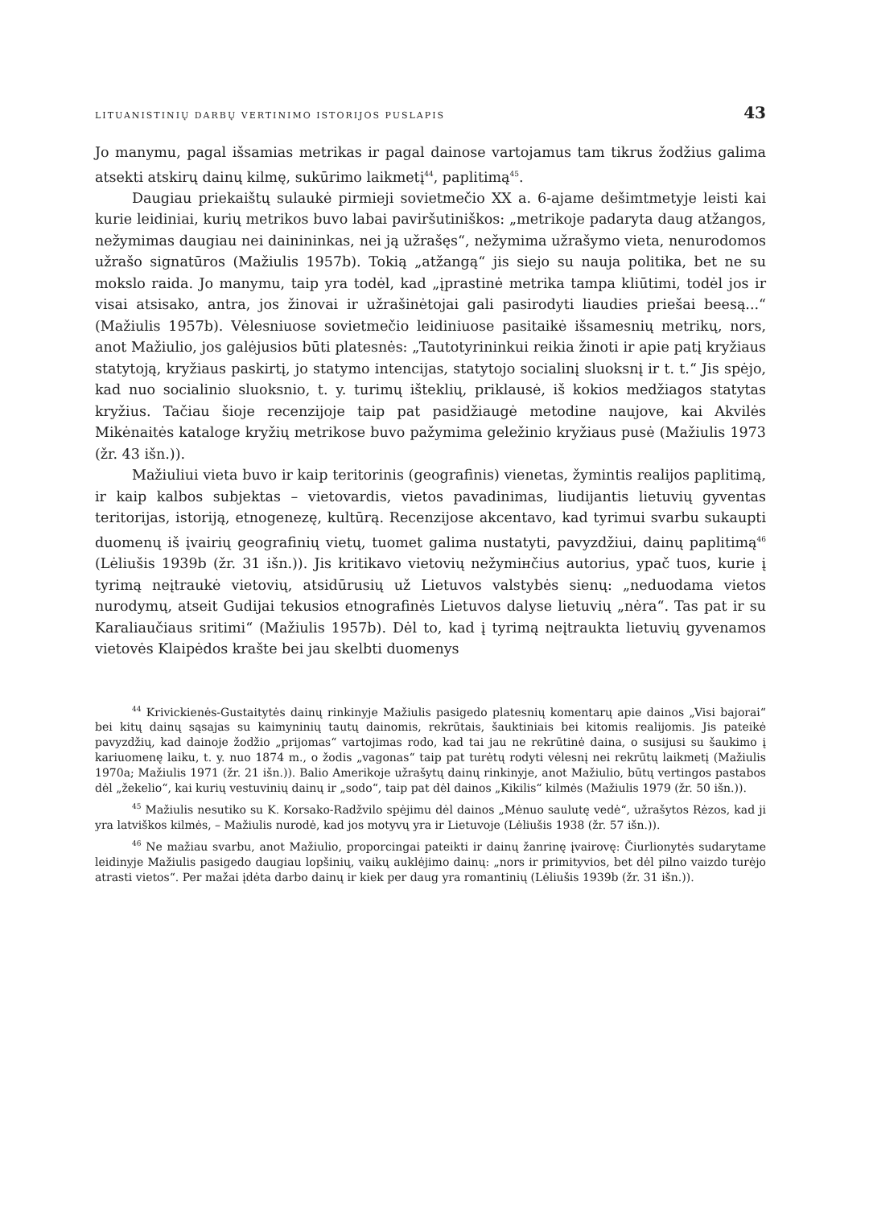LITUANISTINIŲ DARBŲ VERTINIMO ISTORIJOS PUSLAPIS 43
Jo manymu, pagal išsamias metrikas ir pagal dainose vartojamus tam tikrus žodžius galima atsekti atskirų dainų kilmę, sukūrimo laikmetį<sup>44</sup>, paplitimą<sup>45</sup>.
Daugiau priekaištų sulaukė pirmieji sovietmečio XX a. 6-ajame dešimtmetyje leisti kai kurie leidiniai, kurių metrikos buvo labai paviršutiniškos: „metrikoje padaryta daug atžangos, nežymimas daugiau nei dainininkas, nei ją užrašęs“, nežymima užrašymo vieta, nenurodomos užrašo signatūros (Mažiulis 1957b). Tokią „atžangą“ jis siejo su nauja politika, bet ne su mokslo raida. Jo manymu, taip yra todėl, kad „įprastinė metrika tampa kliūtimi, todėl jos ir visai atsisako, antra, jos žinovai ir užrašinėtojai gali pasirodyti liaudies priešai beesą...“ (Mažiulis 1957b). Vėlesniuose sovietmečio leidiniuose pasitaikė išsamesnių metrikų, nors, anot Mažiulio, jos galėjusios būti platesnės: „Tautotyrininkui reikia žinoti ir apie patį kryžiaus statytoją, kryžiaus paskirtį, jo statymo intencijas, statytojo socialinį sluoksnį ir t. t.“ Jis spėjo, kad nuo socialinio sluoksnio, t. y. turimų išteklių, priklausė, iš kokios medžiagos statytas kryžius. Tačiau šioje recenzijoje taip pat pasidžiaugė metodine naujove, kai Akvilės Mikėnaitės kataloge kryžių metrikose buvo pažymima geležinio kryžiaus pusė (Mažiulis 1973 (žr. 43 išn.)).
Mažiuliui vieta buvo ir kaip teritorinis (geografinis) vienetas, žymintis realijos paplitimą, ir kaip kalbos subjektas – vietovardis, vietos pavadinimas, liudijantis lietuvių gyventas teritorijas, istoriją, etnogenezę, kultūrą. Recenzijose akcentavo, kad tyrimui svarbu sukaupti duomenų iš įvairių geografinių vietų, tuomet galima nustatyti, pavyzdžiui, dainų paplitimą<sup>46</sup> (Lėliušis 1939b (žr. 31 išn.)). Jis kritikavo vietovių nežymінčius autorius, ypač tuos, kurie į tyrimą neįtraukė vietovių, atsidūrusių už Lietuvos valstybės sienų: „neduodama vietos nurodymų, atseit Gudijai tekusios etnografinės Lietuvos dalyse lietuvių „nėra“. Tas pat ir su Karaliaučiaus sritimi“ (Mažiulis 1957b). Dėl to, kad į tyrimą neįtraukta lietuvių gyvenamos vietovės Klaipėdos krašte bei jau skelbti duomenys
<sup>44</sup> Krivickienės-Gustaitytės dainų rinkinyje Mažiulis pasigedo platesnių komentarų apie dainos „Visi bajorai“ bei kitų dainų sąsajas su kaimyninių tautų dainomis, rekrūtais, šauktiniais bei kitomis realijomis. Jis pateikė pavyzdžių, kad dainoje žodžio „prijomas“ vartojimas rodo, kad tai jau ne rekrūtinė daina, o susijusi su šaukimo į kariuomenę laiku, t. y. nuo 1874 m., o žodis „vagonas“ taip pat turėtų rodyti vėlesnį nei rekrūtų laikmetį (Mažiulis 1970a; Mažiulis 1971 (žr. 21 išn.)). Balio Amerikoje užrašytų dainų rinkinyje, anot Mažiulio, būtų vertingos pastabos dėl „žekelio“, kai kurių vestuvinių dainų ir „sodo“, taip pat dėl dainos „Kikilis“ kilmės (Mažiulis 1979 (žr. 50 išn.)).
<sup>45</sup> Mažiulis nesutiko su K. Korsako-Radžvilo spėjimu dėl dainos „Mėnuo saulutę vedė“, užrašytos Rėzos, kad ji yra latviškos kilmės, – Mažiulis nurodė, kad jos motyvų yra ir Lietuvoje (Lėliušis 1938 (žr. 57 išn.)).
<sup>46</sup> Ne mažiau svarbu, anot Mažiulio, proporcingai pateikti ir dainų žanrinę įvairovę: Čiurlionytės sudarytame leidinyje Mažiulis pasigedo daugiau lopšinių, vaikų auklėjimo dainų: „nors ir primityvios, bet dėl pilno vaizdo turėjo atrasti vietos“. Per mažai įdėta darbo dainų ir kiek per daug yra romantinių (Lėliušis 1939b (žr. 31 išn.)).